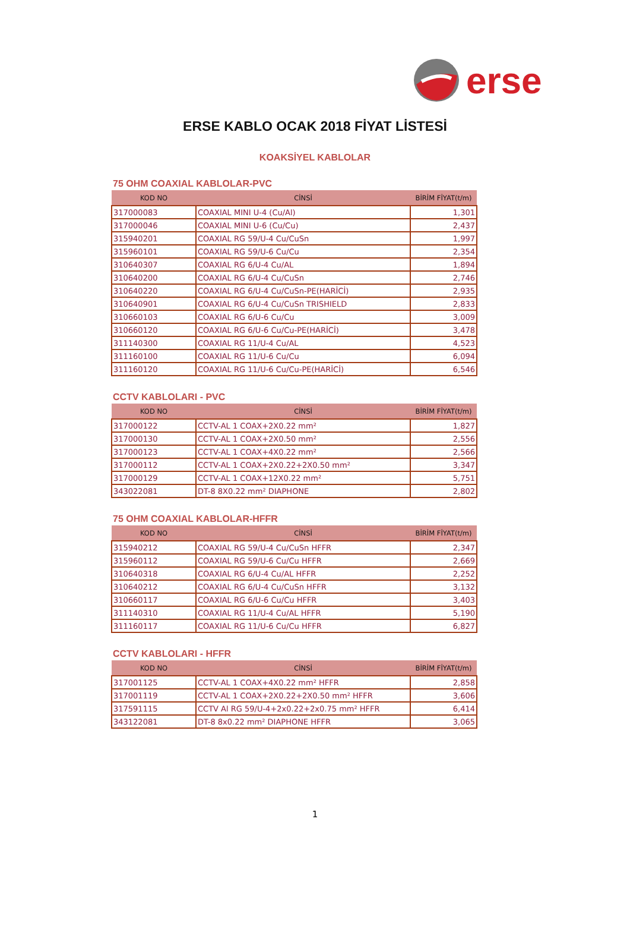erse
ERSE KABLO OCAK 2018 FİYAT LİSTESİ
KOAKSİYEL KABLOLAR
75 OHM COAXIAL KABLOLAR-PVC
| KOD NO | CİNSİ | BİRİM FİYAT(t/m) |
| --- | --- | --- |
| 317000083 | COAXIAL MINI U-4 (Cu/Al) | 1,301 |
| 317000046 | COAXIAL MINI U-6 (Cu/Cu) | 2,437 |
| 315940201 | COAXIAL RG 59/U-4 Cu/CuSn | 1,997 |
| 315960101 | COAXIAL RG 59/U-6 Cu/Cu | 2,354 |
| 310640307 | COAXIAL RG 6/U-4 Cu/AL | 1,894 |
| 310640200 | COAXIAL RG 6/U-4 Cu/CuSn | 2,746 |
| 310640220 | COAXIAL RG 6/U-4 Cu/CuSn-PE(HARİCİ) | 2,935 |
| 310640901 | COAXIAL RG 6/U-4 Cu/CuSn TRISHIELD | 2,833 |
| 310660103 | COAXIAL RG 6/U-6 Cu/Cu | 3,009 |
| 310660120 | COAXIAL RG 6/U-6 Cu/Cu-PE(HARİCİ) | 3,478 |
| 311140300 | COAXIAL RG 11/U-4 Cu/AL | 4,523 |
| 311160100 | COAXIAL RG 11/U-6 Cu/Cu | 6,094 |
| 311160120 | COAXIAL RG 11/U-6 Cu/Cu-PE(HARİCİ) | 6,546 |
CCTV KABLOLARI - PVC
| KOD NO | CİNSİ | BİRİM FİYAT(t/m) |
| --- | --- | --- |
| 317000122 | CCTV-AL 1 COAX+2X0.22 mm² | 1,827 |
| 317000130 | CCTV-AL 1 COAX+2X0.50 mm² | 2,556 |
| 317000123 | CCTV-AL 1 COAX+4X0.22 mm² | 2,566 |
| 317000112 | CCTV-AL 1 COAX+2X0.22+2X0.50 mm² | 3,347 |
| 317000129 | CCTV-AL 1 COAX+12X0.22 mm² | 5,751 |
| 343022081 | DT-8 8X0.22 mm² DIAPHONE | 2,802 |
75 OHM COAXIAL KABLOLAR-HFFR
| KOD NO | CİNSİ | BİRİM FİYAT(t/m) |
| --- | --- | --- |
| 315940212 | COAXIAL RG 59/U-4 Cu/CuSn HFFR | 2,347 |
| 315960112 | COAXIAL RG 59/U-6 Cu/Cu HFFR | 2,669 |
| 310640318 | COAXIAL RG 6/U-4 Cu/AL HFFR | 2,252 |
| 310640212 | COAXIAL RG 6/U-4 Cu/CuSn HFFR | 3,132 |
| 310660117 | COAXIAL RG 6/U-6 Cu/Cu HFFR | 3,403 |
| 311140310 | COAXIAL RG 11/U-4 Cu/AL HFFR | 5,190 |
| 311160117 | COAXIAL RG 11/U-6 Cu/Cu HFFR | 6,827 |
CCTV KABLOLARI - HFFR
| KOD NO | CİNSİ | BİRİM FİYAT(t/m) |
| --- | --- | --- |
| 317001125 | CCTV-AL 1 COAX+4X0.22 mm² HFFR | 2,858 |
| 317001119 | CCTV-AL 1 COAX+2X0.22+2X0.50 mm² HFFR | 3,606 |
| 317591115 | CCTV Al RG 59/U-4+2x0.22+2x0.75 mm² HFFR | 6,414 |
| 343122081 | DT-8 8x0.22 mm² DIAPHONE HFFR | 3,065 |
1